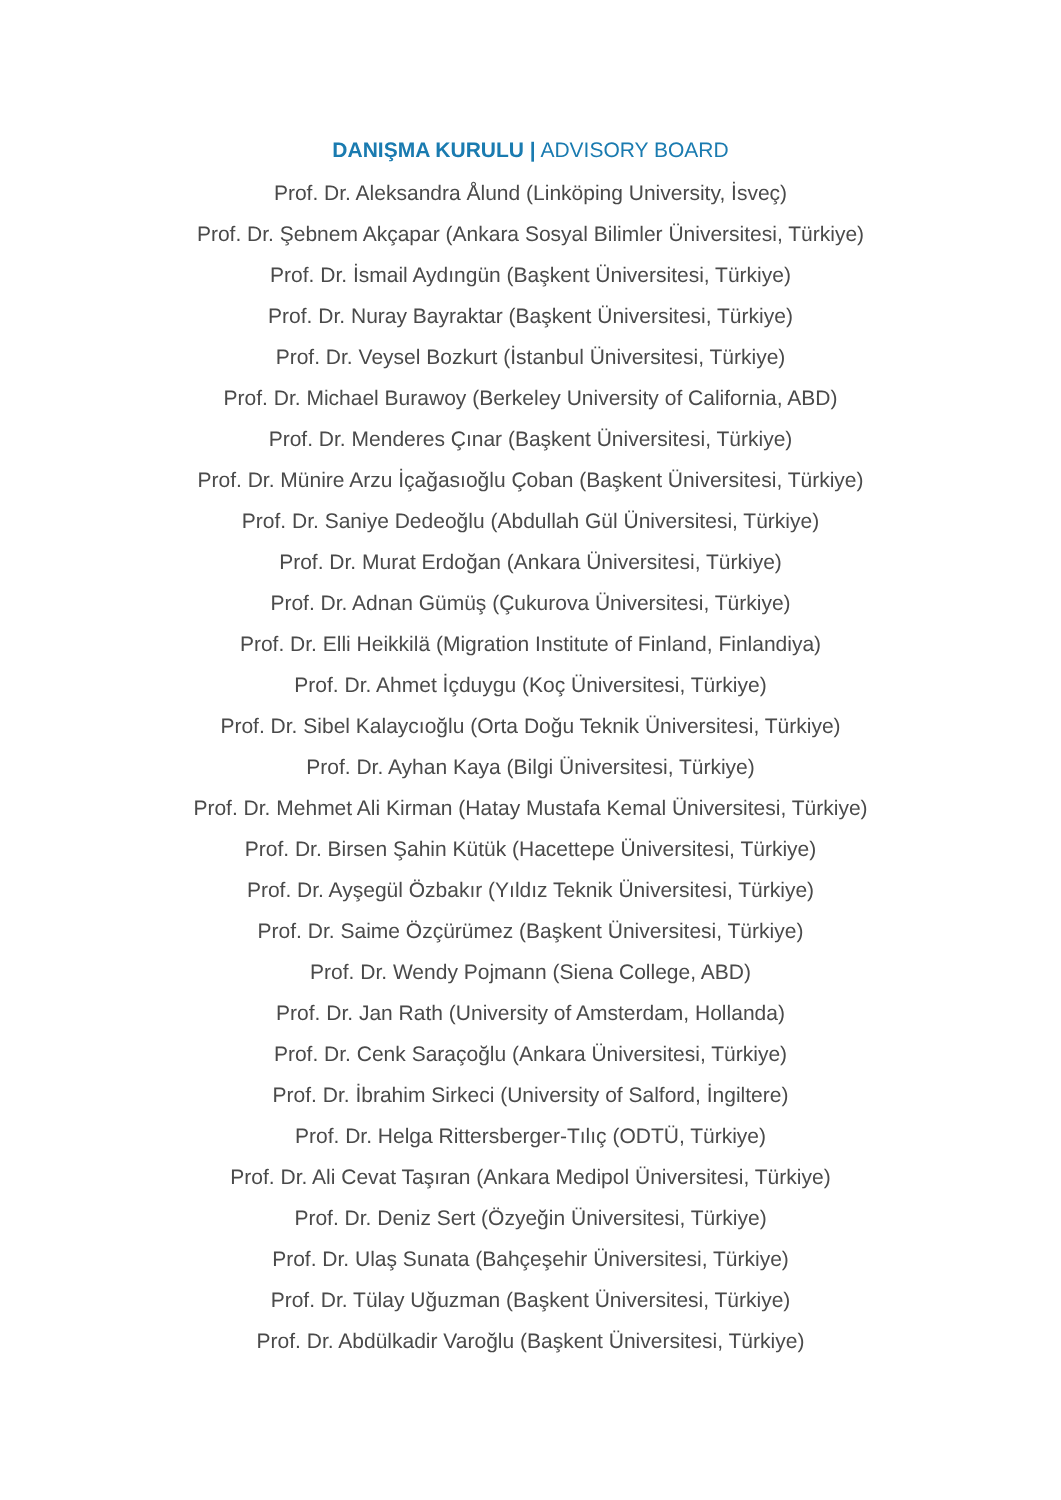DANIŞMA KURULU | ADVISORY BOARD
Prof. Dr. Aleksandra Ålund (Linköping University, İsveç)
Prof. Dr. Şebnem Akçapar (Ankara Sosyal Bilimler Üniversitesi, Türkiye)
Prof. Dr. İsmail Aydıngün (Başkent Üniversitesi, Türkiye)
Prof. Dr. Nuray Bayraktar (Başkent Üniversitesi, Türkiye)
Prof. Dr. Veysel Bozkurt (İstanbul Üniversitesi, Türkiye)
Prof. Dr. Michael Burawoy (Berkeley University of California, ABD)
Prof. Dr. Menderes Çınar (Başkent Üniversitesi, Türkiye)
Prof. Dr. Münire Arzu İçağasıoğlu Çoban (Başkent Üniversitesi, Türkiye)
Prof. Dr. Saniye Dedeoğlu (Abdullah Gül Üniversitesi, Türkiye)
Prof. Dr. Murat Erdoğan (Ankara Üniversitesi, Türkiye)
Prof. Dr. Adnan Gümüş (Çukurova Üniversitesi, Türkiye)
Prof. Dr. Elli Heikkilä (Migration Institute of Finland, Finlandiya)
Prof. Dr. Ahmet İçduygu (Koç Üniversitesi, Türkiye)
Prof. Dr. Sibel Kalaycıoğlu (Orta Doğu Teknik Üniversitesi, Türkiye)
Prof. Dr. Ayhan Kaya (Bilgi Üniversitesi, Türkiye)
Prof. Dr. Mehmet Ali Kirman (Hatay Mustafa Kemal Üniversitesi, Türkiye)
Prof. Dr. Birsen Şahin Kütük (Hacettepe Üniversitesi, Türkiye)
Prof. Dr. Ayşegül Özbakır (Yıldız Teknik Üniversitesi, Türkiye)
Prof. Dr. Saime Özçürümez (Başkent Üniversitesi, Türkiye)
Prof. Dr. Wendy Pojmann (Siena College, ABD)
Prof. Dr. Jan Rath (University of Amsterdam, Hollanda)
Prof. Dr. Cenk Saraçoğlu (Ankara Üniversitesi, Türkiye)
Prof. Dr. İbrahim Sirkeci (University of Salford, İngiltere)
Prof. Dr. Helga Rittersberger-Tılıç (ODTÜ, Türkiye)
Prof. Dr. Ali Cevat Taşıran (Ankara Medipol Üniversitesi, Türkiye)
Prof. Dr. Deniz Sert (Özyeğin Üniversitesi, Türkiye)
Prof. Dr. Ulaş Sunata (Bahçeşehir Üniversitesi, Türkiye)
Prof. Dr. Tülay Uğuzman (Başkent Üniversitesi, Türkiye)
Prof. Dr. Abdülkadir Varoğlu (Başkent Üniversitesi, Türkiye)